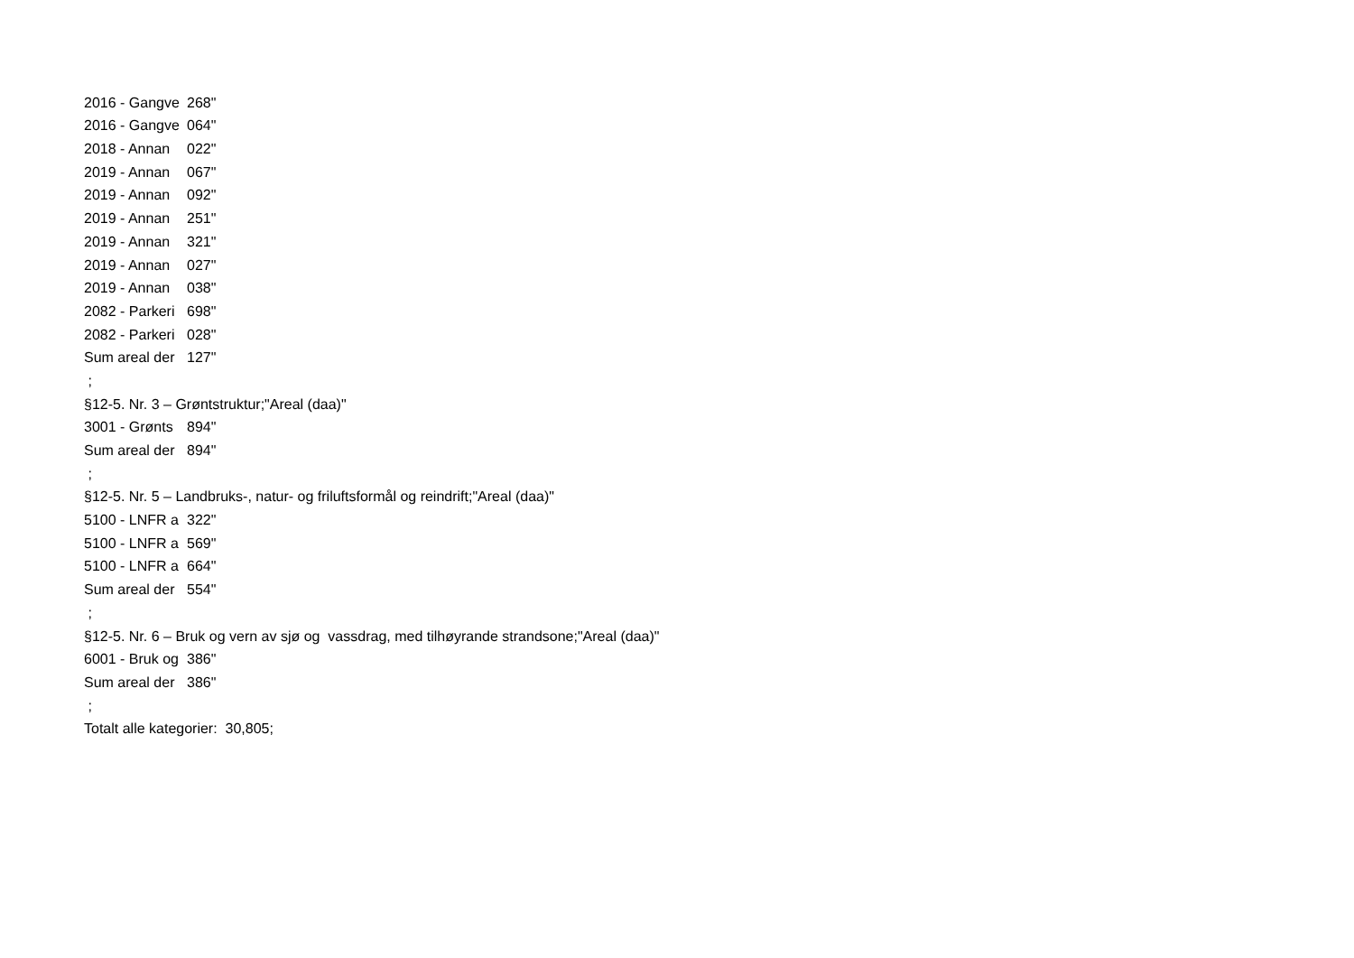| 2016 - Gangve | 268" |
| 2016 - Gangve | 064" |
| 2018 - Annan | 022" |
| 2019 - Annan | 067" |
| 2019 - Annan | 092" |
| 2019 - Annan | 251" |
| 2019 - Annan | 321" |
| 2019 - Annan | 027" |
| 2019 - Annan | 038" |
| 2082 - Parkeri | 698" |
| 2082 - Parkeri | 028" |
| Sum areal der | 127" |
| ; | |
| §12-5. Nr. 3 – Grøntstruktur;"Areal (daa)" | |
| 3001 - Grønts | 894" |
| Sum areal der | 894" |
| ; | |
| §12-5. Nr. 5 – Landbruks-, natur- og friluftsformål og reindrift;"Areal (daa)" | |
| 5100 - LNFR a | 322" |
| 5100 - LNFR a | 569" |
| 5100 - LNFR a | 664" |
| Sum areal der | 554" |
| ; | |
| §12-5. Nr. 6 – Bruk og vern av sjø og vassdrag, med tilhøyrande strandsone;"Areal (daa)" | |
| 6001 - Bruk og | 386" |
| Sum areal der | 386" |
| ; | |
| Totalt alle kategorier: 30,805; | |